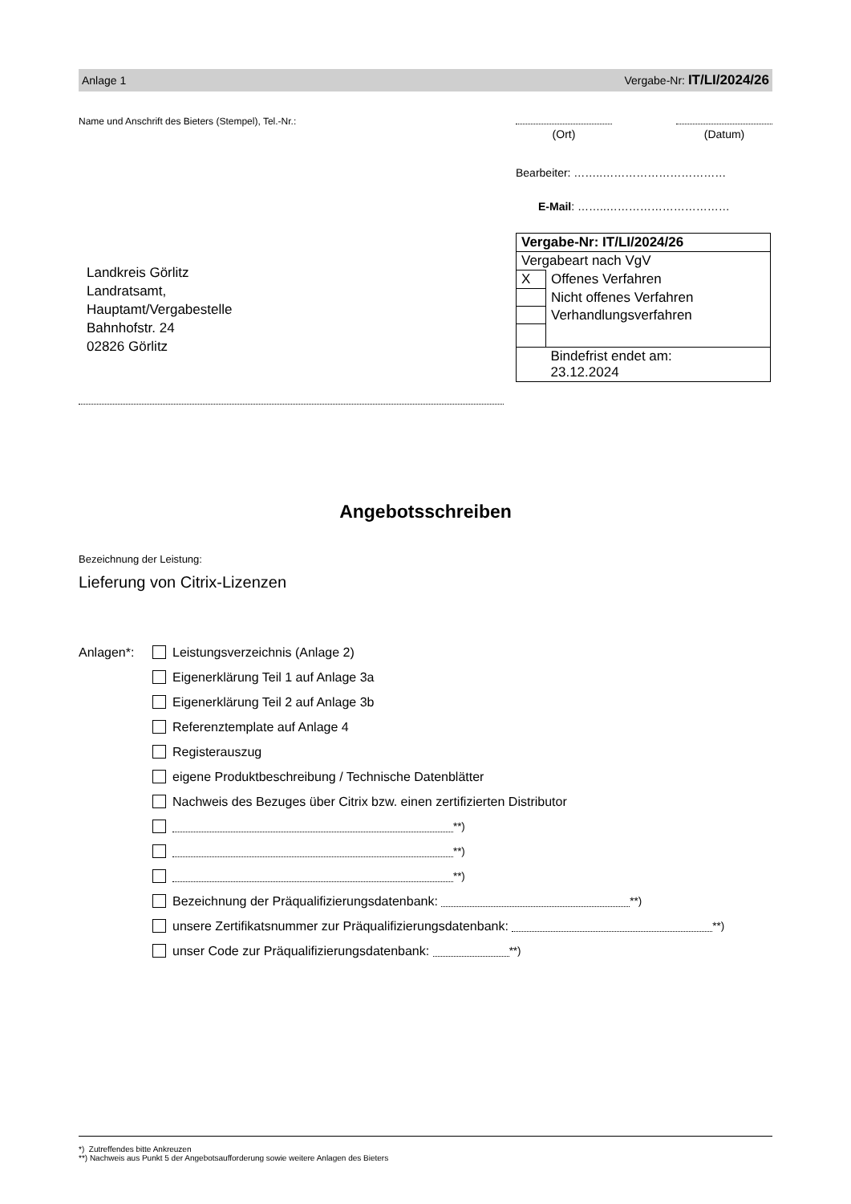Anlage 1 Vergabe-Nr: IT/LI/2024/26
Name und Anschrift des Bieters (Stempel), Tel.-Nr.:
Landkreis Görlitz
Landratsamt,
Hauptamt/Vergabestelle
Bahnhofstr. 24
02826 Görlitz
(Ort) (Datum)
Bearbeiter: ……..……………………………
E-Mail: ……..……………………………
| Vergabe-Nr: IT/LI/2024/26 | |
| Vergabeart nach VgV | |
| X | Offenes Verfahren |
| | Nicht offenes Verfahren |
| | Verhandlungsverfahren |
| | Bindefrist endet am: 23.12.2024 |
Angebotsschreiben
Bezeichnung der Leistung:
Lieferung von Citrix-Lizenzen
Anlagen*: Leistungsverzeichnis (Anlage 2)
Eigenerklärung Teil 1 auf Anlage 3a
Eigenerklärung Teil 2 auf Anlage 3b
Referenztemplate auf Anlage 4
Registerauszug
eigene Produktbeschreibung / Technische Datenblätter
Nachweis des Bezuges über Citrix bzw. einen zertifizierten Distributor
<sup>**)</sup>
<sup>**)</sup>
<sup>**)</sup>
Bezeichnung der Präqualifizierungsdatenbank: <sup>**)</sup>
unsere Zertifikatsnummer zur Präqualifizierungsdatenbank: <sup>**)</sup>
unser Code zur Präqualifizierungsdatenbank: <sup>**)</sup>
*) Zutreffendes bitte Ankreuzen
**) Nachweis aus Punkt 5 der Angebotsaufforderung sowie weitere Anlagen des Bieters